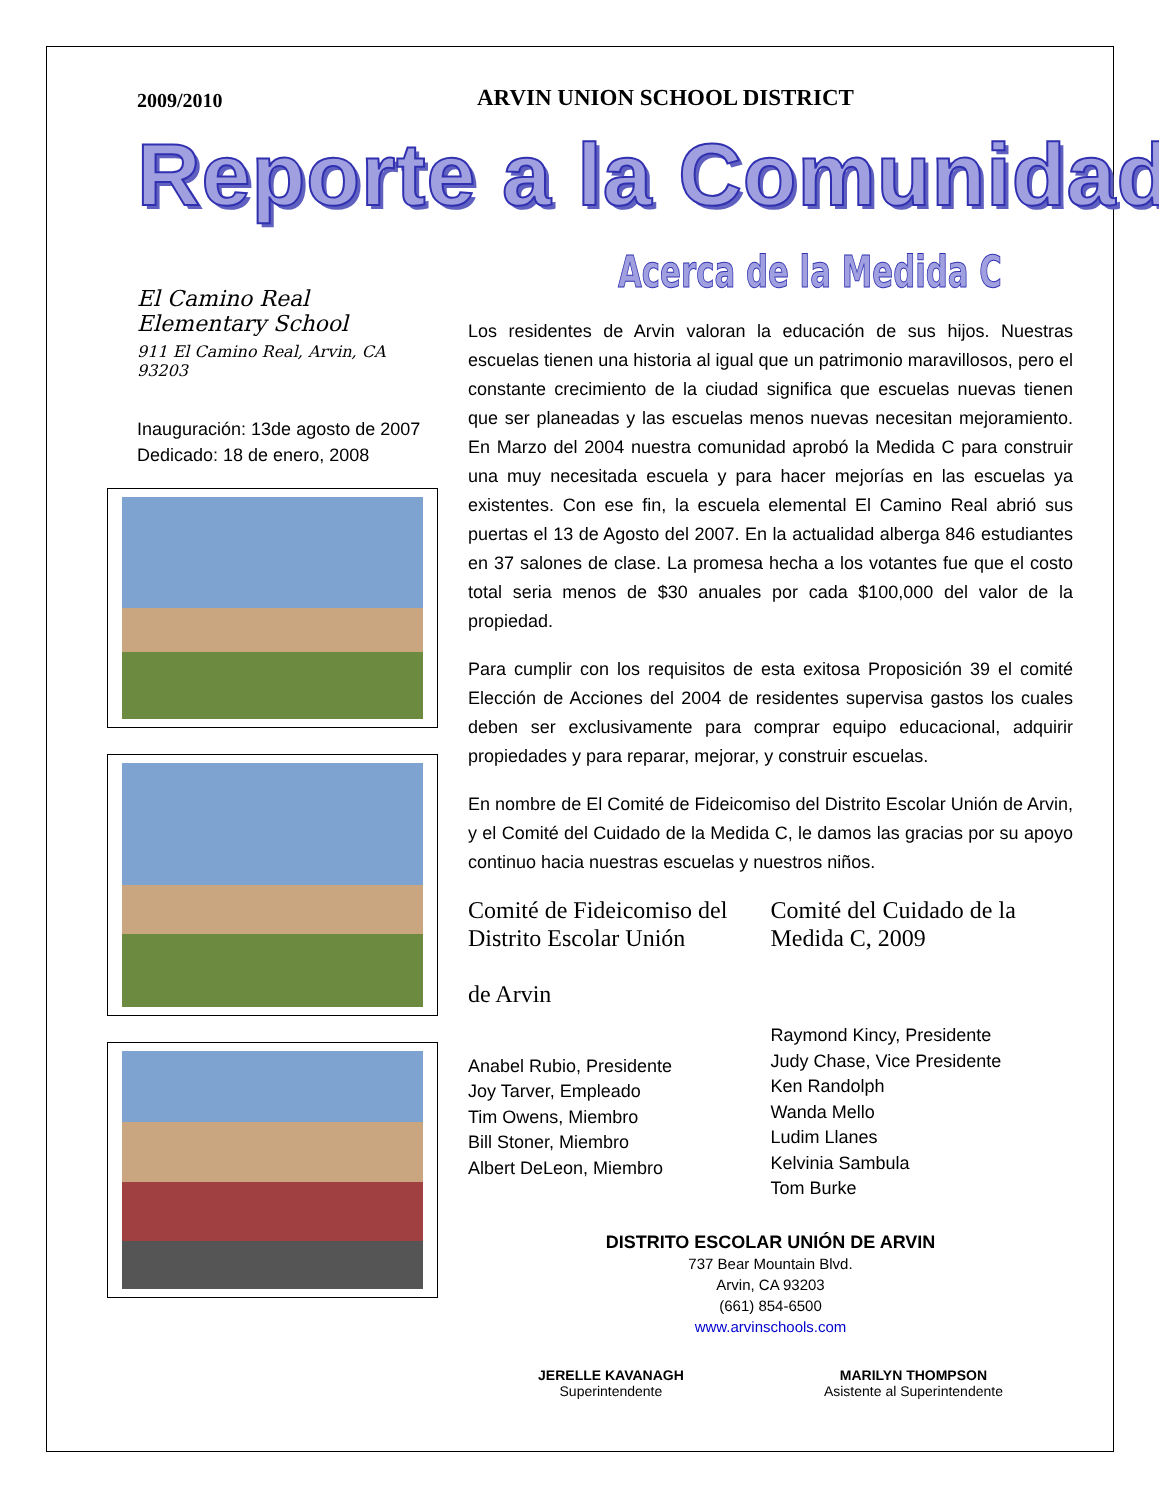2009/2010
ARVIN UNION SCHOOL DISTRICT
Reporte a la Comunidad
El Camino Real Elementary School
911 El Camino Real, Arvin, CA 93203
Inauguración: 13de agosto de 2007
Dedicado: 18 de enero, 2008
Acerca de la Medida C
Los residentes de Arvin valoran la educación de sus hijos. Nuestras escuelas tienen una historia al igual que un patrimonio maravillosos, pero el constante crecimiento de la ciudad significa que escuelas nuevas tienen que ser planeadas y las escuelas menos nuevas necesitan mejoramiento. En Marzo del 2004 nuestra comunidad aprobó la Medida C para construir una muy necesitada escuela y para hacer mejorías en las escuelas ya existentes. Con ese fin, la escuela elemental El Camino Real abrió sus puertas el 13 de Agosto del 2007. En la actualidad alberga 846 estudiantes en 37 salones de clase. La promesa hecha a los votantes fue que el costo total seria menos de $30 anuales por cada $100,000 del valor de la propiedad.
Para cumplir con los requisitos de esta exitosa Proposición 39 el comité Elección de Acciones del 2004 de residentes supervisa gastos los cuales deben ser exclusivamente para comprar equipo educacional, adquirir propiedades y para reparar, mejorar, y construir escuelas.
En nombre de El Comité de Fideicomiso del Distrito Escolar Unión de Arvin, y el Comité del Cuidado de la Medida C, le damos las gracias por su apoyo continuo hacia nuestras escuelas y nuestros niños.
Comité de Fideicomiso del Distrito Escolar Unión
de Arvin
Anabel Rubio, Presidente
Joy Tarver, Empleado
Tim Owens, Miembro
Bill Stoner, Miembro
Albert DeLeon, Miembro
Comité del Cuidado de la Medida C, 2009
Raymond Kincy, Presidente
Judy Chase, Vice Presidente
Ken Randolph
Wanda Mello
Ludim Llanes
Kelvinia Sambula
Tom Burke
DISTRITO ESCOLAR UNIÓN DE ARVIN
737 Bear Mountain Blvd.
Arvin, CA 93203
(661) 854-6500
www.arvinschools.com
JERELLE KAVANAGH
Superintendente
MARILYN THOMPSON
Asistente al Superintendente